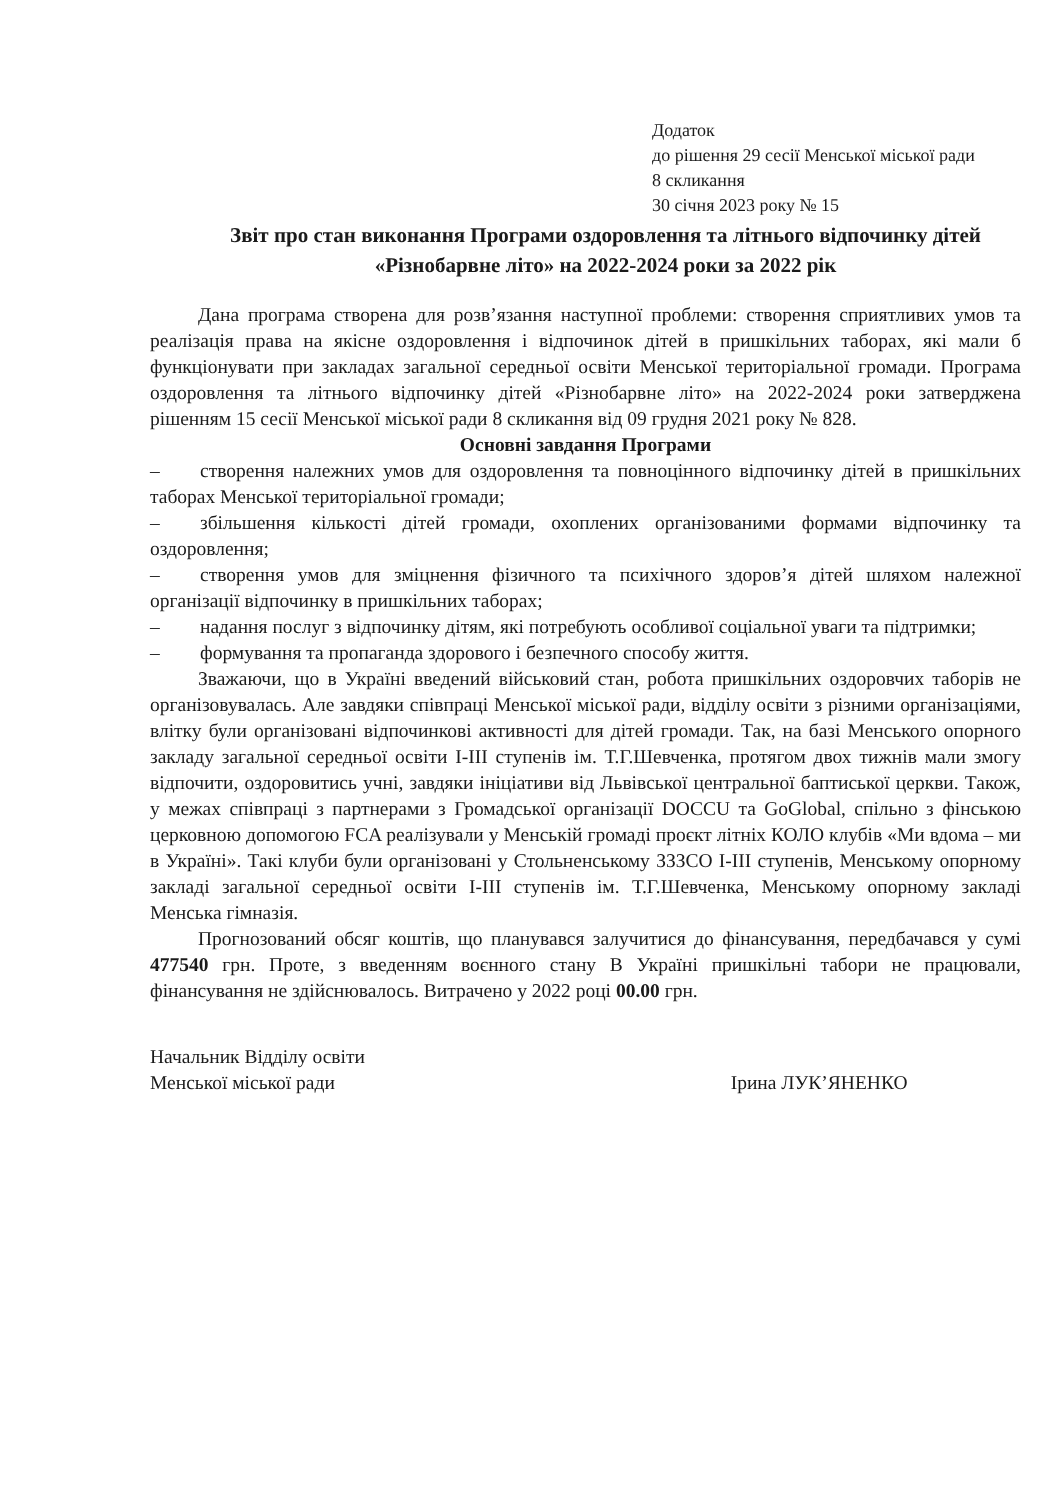Додаток
до рішення 29 сесії Менської міської ради
8 скликання
30 січня 2023 року № 15
Звіт про стан виконання Програми оздоровлення та літнього відпочинку дітей «Різнобарвне літо» на 2022-2024 роки за 2022 рік
Дана програма створена для розв’язання наступної проблеми: створення сприятливих умов та реалізація права на якісне оздоровлення і відпочинок дітей в пришкільних таборах, які мали б функціонувати при закладах загальної середньої освіти Менської територіальної громади. Програма оздоровлення та літнього відпочинку дітей «Різнобарвне літо» на 2022-2024 роки затверджена рішенням 15 сесії Менської міської ради 8 скликання від 09 грудня 2021 року № 828.
Основні завдання Програми
– створення належних умов для оздоровлення та повноцінного відпочинку дітей в пришкільних таборах Менської територіальної громади;
– збільшення кількості дітей громади, охоплених організованими формами відпочинку та оздоровлення;
– створення умов для зміцнення фізичного та психічного здоров’я дітей шляхом належної організації відпочинку в пришкільних таборах;
– надання послуг з відпочинку дітям, які потребують особливої соціальної уваги та підтримки;
– формування та пропаганда здорового і безпечного способу життя.
Зважаючи, що в Україні введений військовий стан, робота пришкільних оздоровчих таборів не організовувалась. Але завдяки співпраці Менської міської ради, відділу освіти з різними організаціями, влітку були організовані відпочинкові активності для дітей громади. Так, на базі Менського опорного закладу загальної середньої освіти І-ІІІ ступенів ім. Т.Г.Шевченка, протягом двох тижнів мали змогу відпочити, оздоровитись учні, завдяки ініціативи від Львівської центральної баптиської церкви. Також, у межах співпраці з партнерами з Громадської організації DOCCU та GoGlobal, спільно з фінською церковною допомогою FCA реалізували у Менській громаді проєкт літніх КОЛО клубів «Ми вдома – ми в Україні». Такі клуби були організовані у Стольненському ЗЗЗСО І-ІІІ ступенів, Менському опорному закладі загальної середньої освіти І-ІІІ ступенів ім. Т.Г.Шевченка, Менському опорному закладі Менська гімназія.
Прогнозований обсяг коштів, що планувався залучитися до фінансування, передбачався у сумі 477540 грн. Проте, з введенням воєнного стану В Україні пришкільні табори не працювали, фінансування не здійснювалось. Витрачено у 2022 році 00.00 грн.
Начальник Відділу освіти
Менської міської ради
Ірина ЛУК’ЯНЕНКО